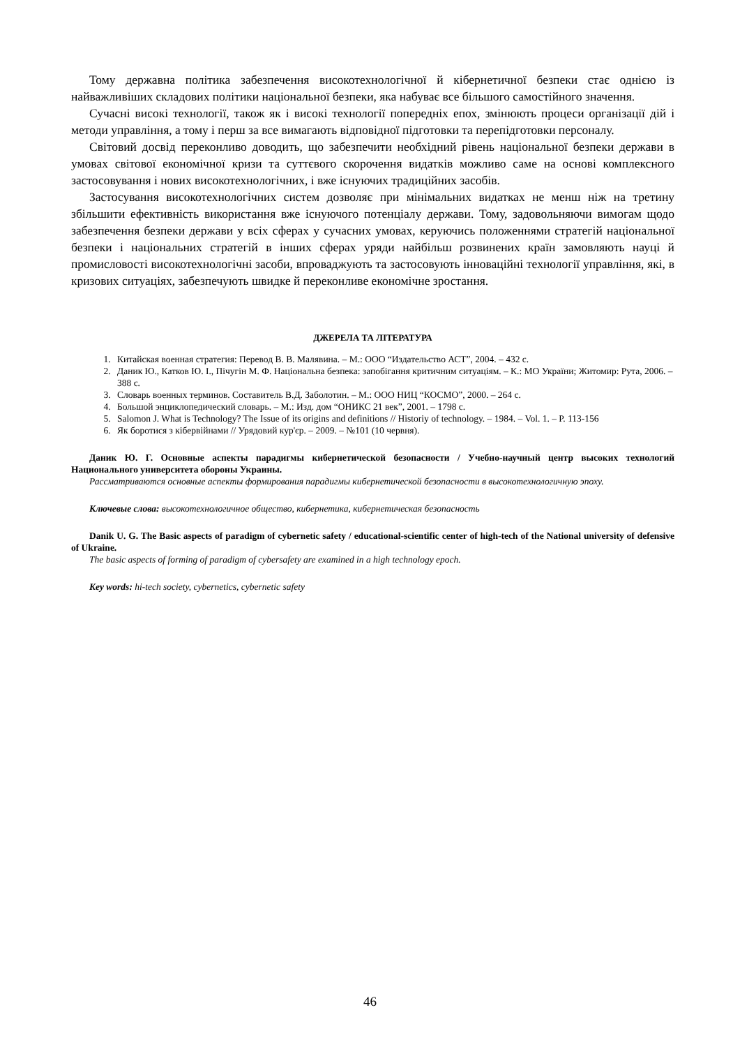Тому державна політика забезпечення високотехнологічної й кібернетичної безпеки стає однією із найважливіших складових політики національної безпеки, яка набуває все більшого самостійного значення.
Сучасні високі технології, також як і високі технології попередніх епох, змінюють процеси організації дій і методи управління, а тому і перш за все вимагають відповідної підготовки та перепідготовки персоналу.
Світовий досвід переконливо доводить, що забезпечити необхідний рівень національної безпеки держави в умовах світової економічної кризи та суттєвого скорочення видатків можливо саме на основі комплексного застосовування і нових високотехнологічних, і вже існуючих традиційних засобів.
Застосування високотехнологічних систем дозволяє при мінімальних видатках не менш ніж на третину збільшити ефективність використання вже існуючого потенціалу держави. Тому, задовольняючи вимогам щодо забезпечення безпеки держави у всіх сферах у сучасних умовах, керуючись положеннями стратегій національної безпеки і національних стратегій в інших сферах уряди найбільш розвинених країн замовляють науці й промисловості високотехнологічні засоби, впроваджують та застосовують інноваційні технології управління, які, в кризових ситуаціях, забезпечують швидке й переконливе економічне зростання.
ДЖЕРЕЛА ТА ЛІТЕРАТУРА
1. Китайская военная стратегия: Перевод В. В. Малявина. – М.: ООО “Издательство АСТ”, 2004. – 432 с.
2. Даник Ю., Катков Ю. І., Пічугін М. Ф. Національна безпека: запобігання критичним ситуаціям. – К.: МО України; Житомир: Рута, 2006. – 388 с.
3. Словарь военных терминов. Составитель В.Д. Заболотин. – М.: ООО НИЦ “КОСМО”, 2000. – 264 с.
4. Большой энциклопедический словарь. – М.: Изд. дом “ОНИКС 21 век”, 2001. – 1798 с.
5. Salomon J. What is Technology? The Issue of its origins and definitions // Historiy of technology. – 1984. – Vol. 1. – P. 113-156
6. Як боротися з кібервійнами // Урядовий кур'єр. – 2009. – №101 (10 червня).
Даник Ю. Г. Основные аспекты парадигмы кибернетической безопасности / Учебно-научный центр высоких технологий Национального университета обороны Украины.
Рассматриваются основные аспекты формирования парадигмы кибернетической безопасности в высокотехнологичную эпоху.
Ключевые слова: высокотехнологичное общество, кибернетика, кибернетическая безопасность
Danik U. G. The Basic aspects of paradigm of cybernetic safety / educational-scientific center of high-tech of the National university of defensive of Ukraine.
The basic aspects of forming of paradigm of cybersafety are examined in a high technology epoch.
Key words: hi-tech society, cybernetics, cybernetic safety
46